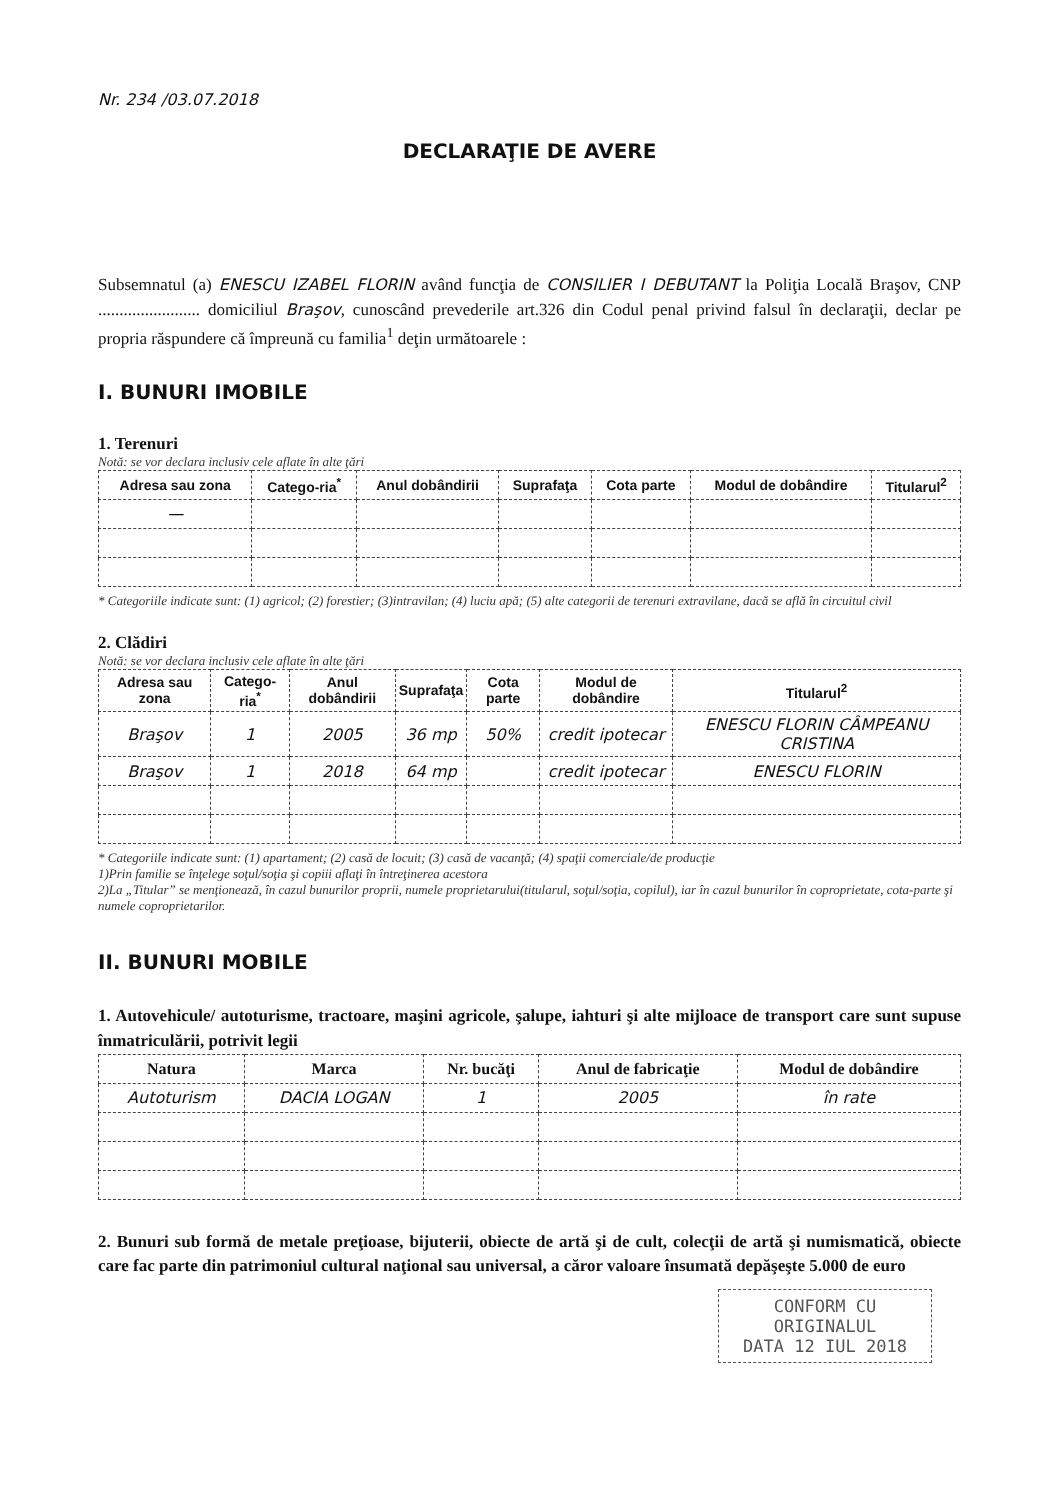Nr. 234 /03.07.2018
DECLARAŢIE DE AVERE
Subsemnatul (a) ENESCU IZABEL FLORIN având funcţia de CONSILIER I DEBUTANT la Poliţia Locală Braşov, CNP ........................ domiciliul Braşov, cunoscând prevederile art.326 din Codul penal privind falsul în declaraţii, declar pe propria răspundere că împreună cu familia<sup>1</sup> deţin următoarele :
I. BUNURI IMOBILE
1. Terenuri
Notă: se vor declara inclusiv cele aflate în alte ţări
| Adresa sau zona | Catego-ria<sup>*</sup> | Anul dobândirii | Suprafaţa | Cota parte | Modul de dobândire | Titularul<sup>2</sup> |
| --- | --- | --- | --- | --- | --- | --- |
| — | | | | | | |
* Categoriile indicate sunt: (1) agricol; (2) forestier; (3)intravilan; (4) luciu apă; (5) alte categorii de terenuri extravilane, dacă se află în circuitul civil
2. Clădiri
Notă: se vor declara inclusiv cele aflate în alte ţări
| Adresa sau zona | Catego-ria<sup>*</sup> | Anul dobândirii | Suprafaţa | Cota parte | Modul de dobândire | Titularul<sup>2</sup> |
| --- | --- | --- | --- | --- | --- | --- |
| Braşov | 1 | 2005 | 36 mp | 50% | credit ipotecar | ENESCU FLORIN CÂMPEANU CRISTINA |
| Braşov | 1 | 2018 | 64 mp | | credit ipotecar | ENESCU FLORIN |
* Categoriile indicate sunt: (1) apartament; (2) casă de locuit; (3) casă de vacanţă; (4) spaţii comerciale/de producţie
1)Prin familie se înţelege soţul/soţia şi copiii aflaţi în întreţinerea acestora
2)La „Titular” se menţionează, în cazul bunurilor proprii, numele proprietarului(titularul, soţul/soţia, copilul), iar în cazul bunurilor în coproprietate, cota-parte şi numele coproprietarilor.
II. BUNURI MOBILE
1. Autovehicule/ autoturisme, tractoare, maşini agricole, şalupe, iahturi şi alte mijloace de transport care sunt supuse înmatriculării, potrivit legii
| Natura | Marca | Nr. bucăţi | Anul de fabricaţie | Modul de dobândire |
| --- | --- | --- | --- | --- |
| Autoturism | DACIA LOGAN | 1 | 2005 | în rate |
2. Bunuri sub formă de metale preţioase, bijuterii, obiecte de artă şi de cult, colecţii de artă şi numismatică, obiecte care fac parte din patrimoniul cultural naţional sau universal, a căror valoare însumată depăşeşte 5.000 de euro
CONFORM CU ORIGINALUL
DATA 12 IUL 2018